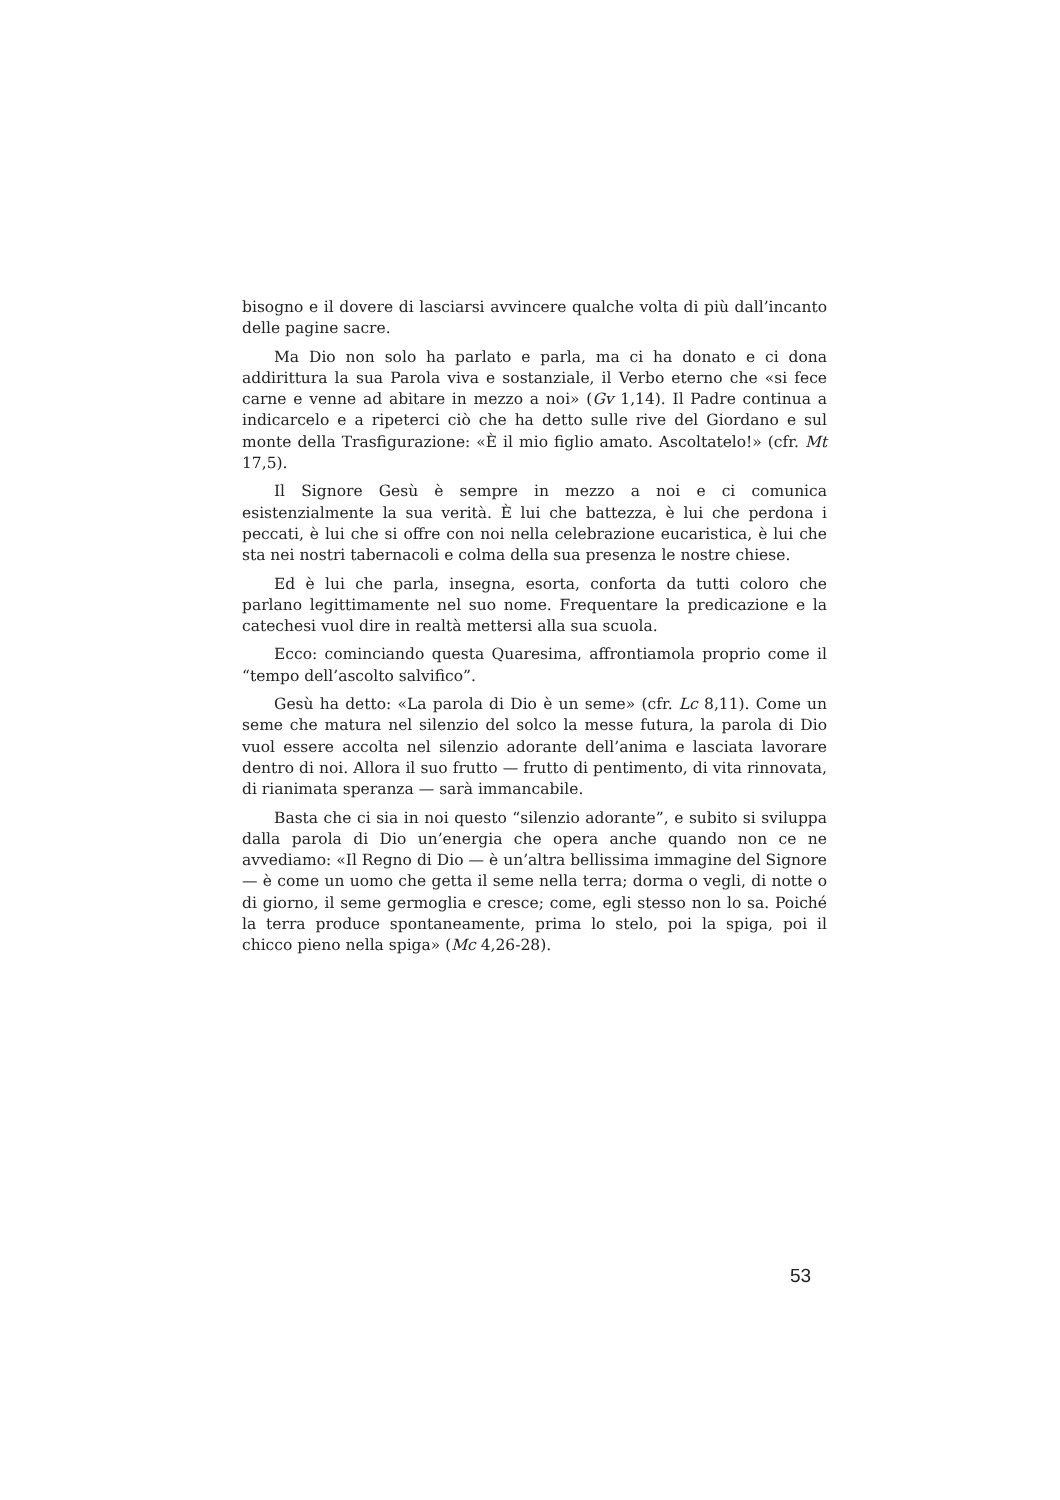bisogno e il dovere di lasciarsi avvincere qualche volta di più dall’incanto delle pagine sacre.
Ma Dio non solo ha parlato e parla, ma ci ha donato e ci dona addirittura la sua Parola viva e sostanziale, il Verbo eterno che «si fece carne e venne ad abitare in mezzo a noi» (Gv 1,14). Il Padre continua a indicarcelo e a ripeterci ciò che ha detto sulle rive del Giordano e sul monte della Trasfigurazione: «È il mio figlio amato. Ascoltatelo!» (cfr. Mt 17,5).
Il Signore Gesù è sempre in mezzo a noi e ci comunica esistenzialmente la sua verità. È lui che battezza, è lui che perdona i peccati, è lui che si offre con noi nella celebrazione eucaristica, è lui che sta nei nostri tabernacoli e colma della sua presenza le nostre chiese.
Ed è lui che parla, insegna, esorta, conforta da tutti coloro che parlano legittimamente nel suo nome. Frequentare la predicazione e la catechesi vuol dire in realtà mettersi alla sua scuola.
Ecco: cominciando questa Quaresima, affrontiamola proprio come il “tempo dell’ascolto salvifico”.
Gesù ha detto: «La parola di Dio è un seme» (cfr. Lc 8,11). Come un seme che matura nel silenzio del solco la messe futura, la parola di Dio vuol essere accolta nel silenzio adorante dell’anima e lasciata lavorare dentro di noi. Allora il suo frutto — frutto di pentimento, di vita rinnovata, di rianimata speranza — sarà immancabile.
Basta che ci sia in noi questo “silenzio adorante”, e subito si sviluppa dalla parola di Dio un’energia che opera anche quando non ce ne avvediamo: «Il Regno di Dio — è un’altra bellissima immagine del Signore — è come un uomo che getta il seme nella terra; dorma o vegli, di notte o di giorno, il seme germoglia e cresce; come, egli stesso non lo sa. Poiché la terra produce spontaneamente, prima lo stelo, poi la spiga, poi il chicco pieno nella spiga» (Mc 4,26-28).
53